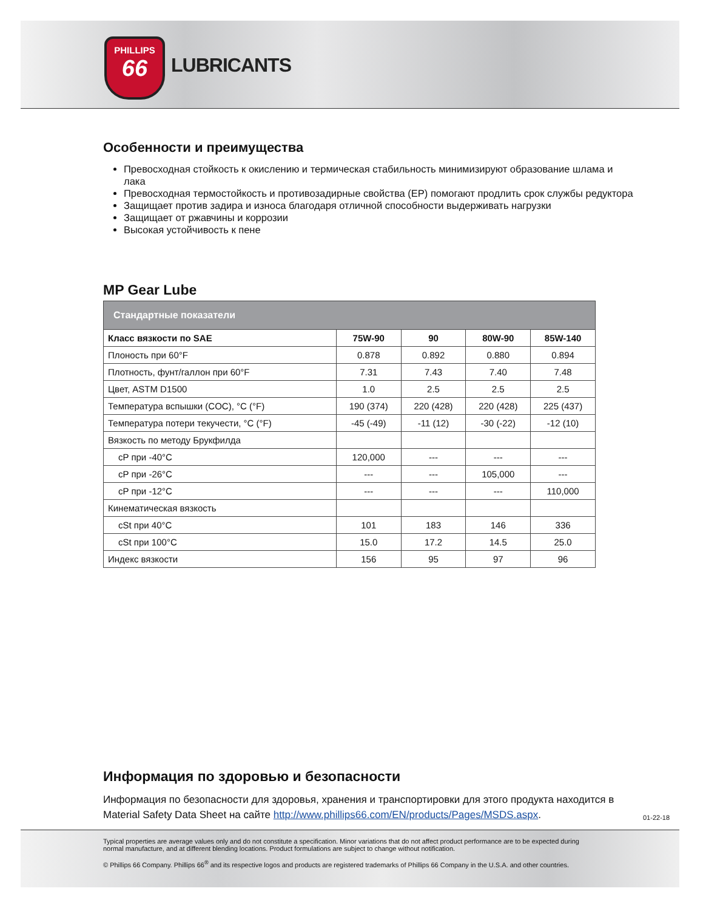PHILLIPS
66
LUBRICANTS
Особенности и преимущества
Превосходная стойкость к окислению и термическая стабильность минимизируют образование шлама и лака
Превосходная термостойкость и противозадирные свойства (EP) помогают продлить срок службы редуктора
Защищает против задира и износа благодаря отличной способности выдерживать нагрузки
Защищает от ржавчины и коррозии
Высокая устойчивость к пене
MP Gear Lube
| Стандартные показатели | | | | |
| --- | --- | --- | --- | --- |
| Класс вязкости по SAE | 75W-90 | 90 | 80W-90 | 85W-140 |
| Плоность при 60°F | 0.878 | 0.892 | 0.880 | 0.894 |
| Плотность, фунт/галлон при 60°F | 7.31 | 7.43 | 7.40 | 7.48 |
| Цвет, ASTM D1500 | 1.0 | 2.5 | 2.5 | 2.5 |
| Температура вспышки (COC), °C (°F) | 190 (374) | 220 (428) | 220 (428) | 225 (437) |
| Температура потери текучести, °C (°F) | -45 (-49) | -11 (12) | -30 (-22) | -12 (10) |
| Вязкость по методу Брукфилда | | | | |
| cP при -40°C | 120,000 | --- | --- | --- |
| cP при -26°C | --- | --- | 105,000 | --- |
| cP при -12°C | --- | --- | --- | 110,000 |
| Кинематическая вязкость | | | | |
| cSt при 40°C | 101 | 183 | 146 | 336 |
| cSt при 100°C | 15.0 | 17.2 | 14.5 | 25.0 |
| Индекс вязкости | 156 | 95 | 97 | 96 |
Информация по здоровью и безопасности
Информация по безопасности для здоровья, хранения и транспортировки для этого продукта находится в Material Safety Data Sheet на сайте http://www.phillips66.com/EN/products/Pages/MSDS.aspx.
01-22-18
Typical properties are average values only and do not constitute a specification. Minor variations that do not affect product performance are to be expected during normal manufacture, and at different blending locations. Product formulations are subject to change without notification.
© Phillips 66 Company. Phillips 66<sup>®</sup> and its respective logos and products are registered trademarks of Phillips 66 Company in the U.S.A. and other countries.